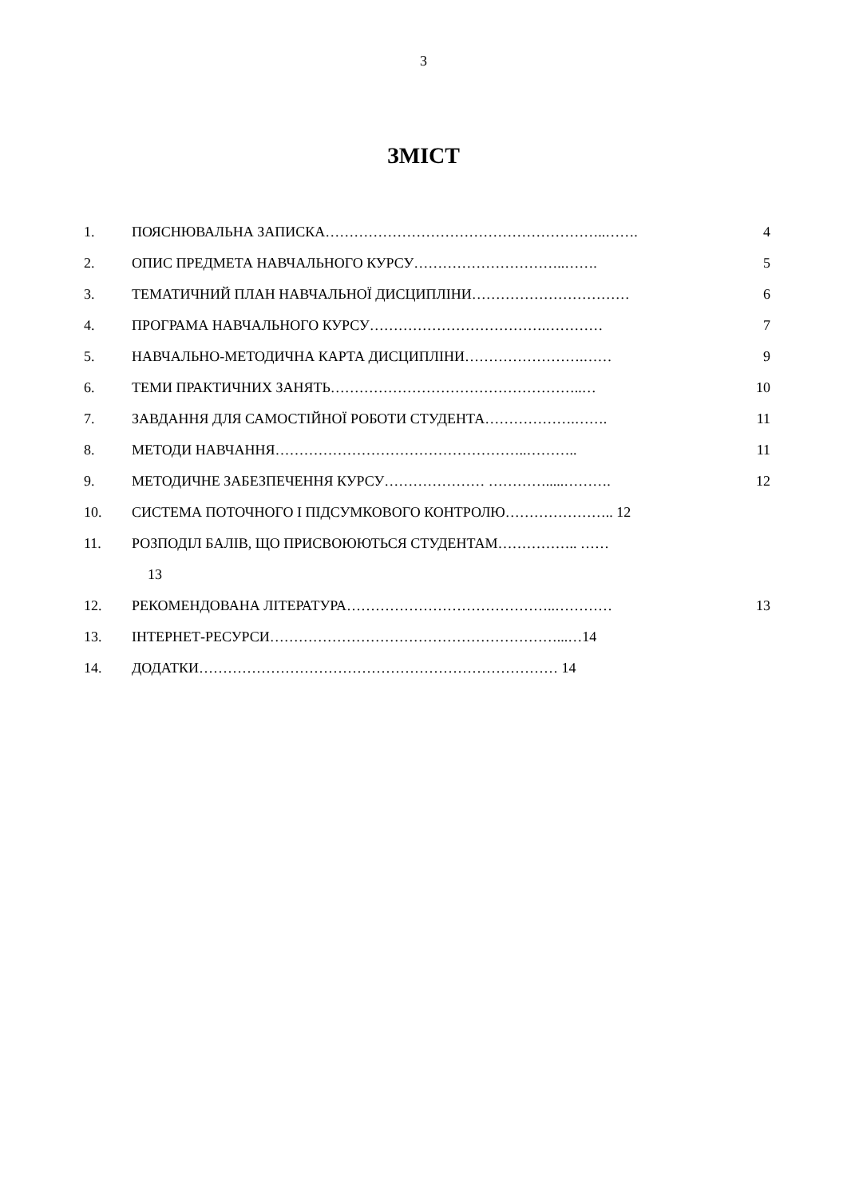3
ЗМІСТ
1. ПОЯСНЮВАЛЬНА ЗАПИСКА…………………………………………………..……. 4
2. ОПИС ПРЕДМЕТА НАВЧАЛЬНОГО КУРСУ…………………………..……. 5
3. ТЕМАТИЧНИЙ ПЛАН НАВЧАЛЬНОЇ ДИСЦИПЛІНИ…………………………… 6
4. ПРОГРАМА НАВЧАЛЬНОГО КУРСУ……………………………….………… 7
5. НАВЧАЛЬНО-МЕТОДИЧНА КАРТА ДИСЦИПЛІНИ…………………….…… 9
6. ТЕМИ ПРАКТИЧНИХ ЗАНЯТЬ……………………………………………..… 10
7. ЗАВДАННЯ ДЛЯ САМОСТІЙНОЇ РОБОТИ СТУДЕНТА……………….……. 11
8. МЕТОДИ НАВЧАННЯ……………………………………………..……….. 11
9. МЕТОДИЧНЕ ЗАБЕЗПЕЧЕННЯ КУРСУ………………… ………….....………. 12
10. СИСТЕМА ПОТОЧНОГО І ПІДСУМКОВОГО КОНТРОЛЮ………………….. 12
11. РОЗПОДІЛ БАЛІВ, ЩО ПРИСВОЮЮТЬСЯ СТУДЕНТАМ…………….. ……
13
12. РЕКОМЕНДОВАНА ЛІТЕРАТУРА……………………………………..………… 13
13. ІНТЕРНЕТ-РЕСУРСИ……………………………………………………...…14
14. ДОДАТКИ………………………………………………………………… 14